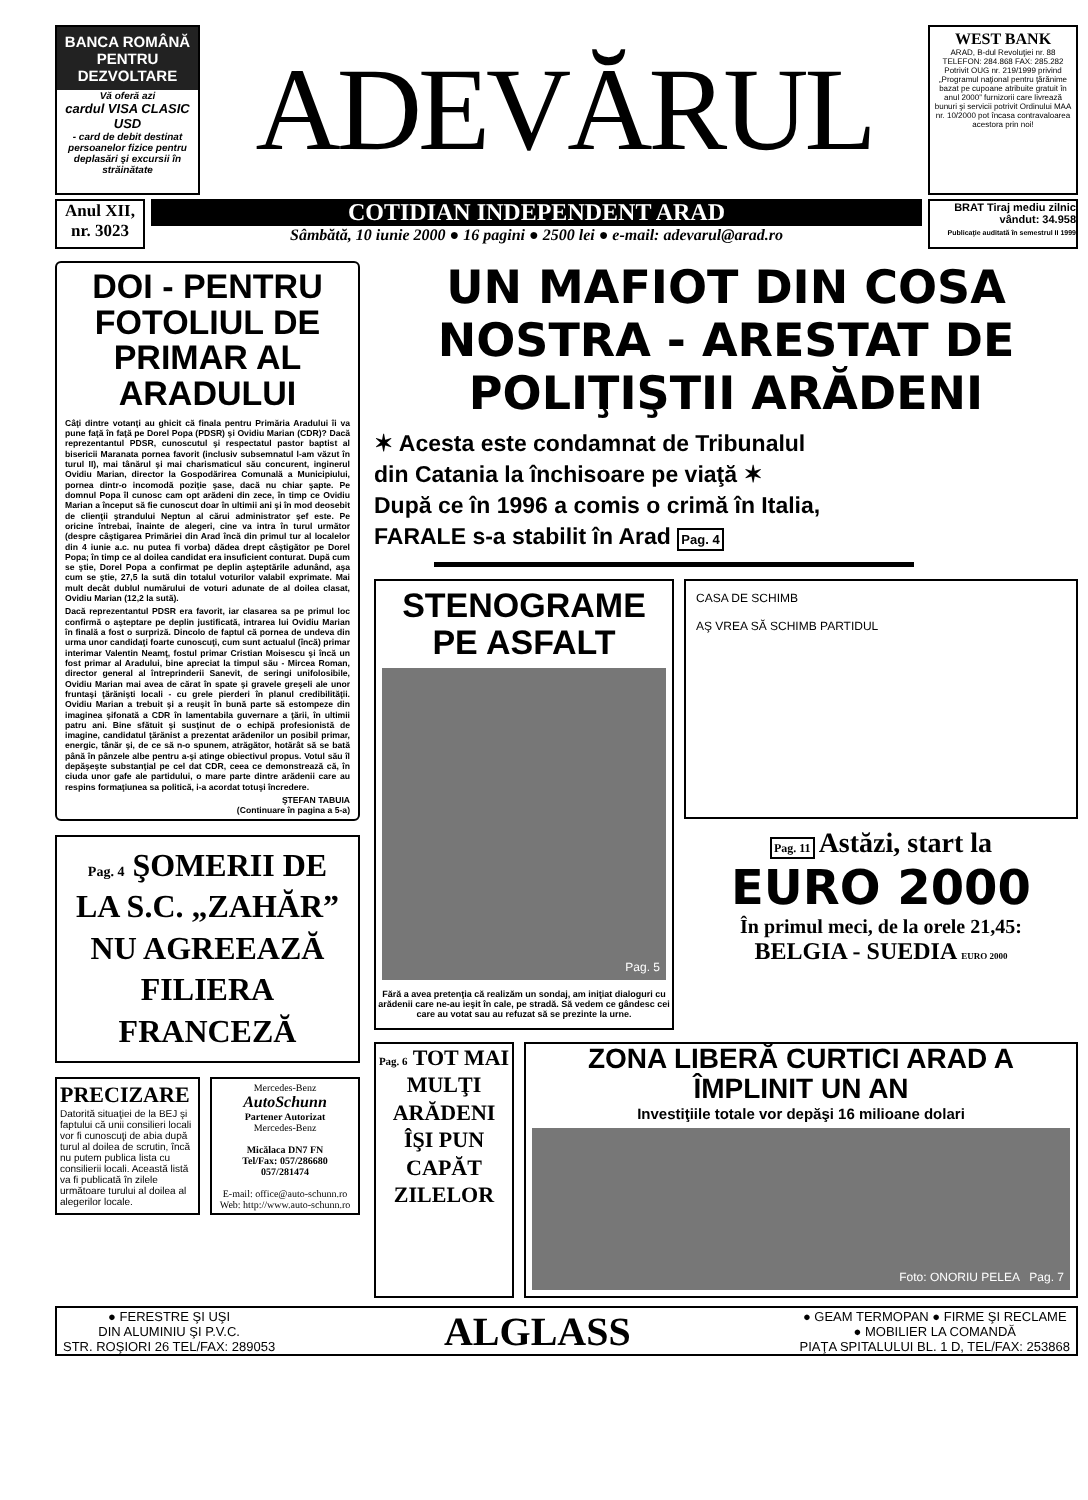BANCA ROMÂNĂ PENTRU DEZVOLTARE
Vă oferă azi
cardul VISA CLASIC USD
- card de debit destinat persoanelor fizice pentru deplasări şi excursii în străinătate
ADEVĂRUL
WEST BANK
ARAD, B-dul Revoluţiei nr. 88
TELEFON: 284.868 FAX: 285.282
Potrivit OUG nr. 219/1999 privind „Programul naţional pentru ţărănime bazat pe cupoane atribuite gratuit în anul 2000” furnizorii care livrează bunuri şi servicii potrivit Ordinului MAA nr. 10/2000 pot încasa contravaloarea acestora prin noi!
Anul XII,
nr. 3023
COTIDIAN INDEPENDENT ARAD
Sâmbătă, 10 iunie 2000 ● 16 pagini ● 2500 lei ● e-mail: adevarul@arad.ro
BRAT Tiraj mediu zilnic vândut: 34.958
Publicaţie auditată în semestrul II 1999
DOI - PENTRU FOTOLIUL DE PRIMAR AL ARADULUI
Câţi dintre votanţi au ghicit că finala pentru Primăria Aradului îi va pune faţă în faţă pe Dorel Popa (PDSR) şi Ovidiu Marian (CDR)? Dacă reprezentantul PDSR, cunoscutul şi respectatul pastor baptist al bisericii Maranata pornea favorit (inclusiv subsemnatul l-am văzut în turul II), mai tânărul şi mai charismaticul său concurent, inginerul Ovidiu Marian, director la Gospodărirea Comunală a Municipiului, pornea dintr-o incomodă poziţie şase, dacă nu chiar şapte. Pe domnul Popa îl cunosc cam opt arădeni din zece, în timp ce Ovidiu Marian a început să fie cunoscut doar în ultimii ani şi în mod deosebit de clienţii ştrandului Neptun al cărui administrator şef este. Pe oricine întrebai, înainte de alegeri, cine va intra în turul următor (despre câştigarea Primăriei din Arad încă din primul tur al localelor din 4 iunie a.c. nu putea fi vorba) dădea drept câştigător pe Dorel Popa; în timp ce al doilea candidat era insuficient conturat. După cum se ştie, Dorel Popa a confirmat pe deplin aşteptările adunând, aşa cum se ştie, 27,5 la sută din totalul voturilor valabil exprimate. Mai mult decât dublul numărului de voturi adunate de al doilea clasat, Ovidiu Marian (12,2 la sută).
Dacă reprezentantul PDSR era favorit, iar clasarea sa pe primul loc confirmă o aşteptare pe deplin justificată, intrarea lui Ovidiu Marian în finală a fost o surpriză. Dincolo de faptul că pornea de undeva din urma unor candidaţi foarte cunoscuţi, cum sunt actualul (încă) primar interimar Valentin Neamţ, fostul primar Cristian Moisescu şi încă un fost primar al Aradului, bine apreciat la timpul său - Mircea Roman, director general al întreprinderii Sanevit, de seringi unifolosibile, Ovidiu Marian mai avea de cărat în spate şi gravele greşeli ale unor fruntaşi ţărănişti locali - cu grele pierderi în planul credibilităţii. Ovidiu Marian a trebuit şi a reuşit în bună parte să estompeze din imaginea şifonată a CDR în lamentabila guvernare a ţării, în ultimii patru ani. Bine sfătuit şi susţinut de o echipă profesionistă de imagine, candidatul ţărănist a prezentat arădenilor un posibil primar, energic, tânăr şi, de ce să n-o spunem, atrăgător, hotărât să se bată până în pânzele albe pentru a-şi atinge obiectivul propus. Votul său îl depăşeşte substanţial pe cel dat CDR, ceea ce demonstrează că, în ciuda unor gafe ale partidului, o mare parte dintre arădenii care au respins formaţiunea sa politică, i-a acordat totuşi încredere.
ŞTEFAN TABUIA
(Continuare în pagina a 5-a)
Pag. 4 ŞOMERII DE LA S.C. „ZAHĂR” NU AGREEAZĂ FILIERA FRANCEZĂ
PRECIZARE
Datorită situaţiei de la BEJ şi faptului că unii consilieri locali vor fi cunoscuţi de abia după turul al doilea de scrutin, încă nu putem publica lista cu consilierii locali. Această listă va fi publicată în zilele următoare turului al doilea al alegerilor locale.
Mercedes-Benz
AutoSchunn
Partener Autorizat
Mercedes-Benz
Micălaca DN7 FN
Tel/Fax: 057/286680
057/281474
E-mail: office@auto-schunn.ro
Web: http://www.auto-schunn.ro
UN MAFIOT DIN COSA NOSTRA - ARESTAT DE POLIŢIŞTII ARĂDENI
✶ Acesta este condamnat de Tribunalul din Catania la închisoare pe viaţă ✶ După ce în 1996 a comis o crimă în Italia, FARALE s-a stabilit în Arad Pag. 4
STENOGRAME PE ASFALT
Pag. 5
Fără a avea pretenţia că realizăm un sondaj, am iniţiat dialoguri cu arădenii care ne-au ieşit în cale, pe stradă. Să vedem ce gândesc cei care au votat sau au refuzat să se prezinte la urne.
CASA DE SCHIMB
AŞ VREA SĂ SCHIMB PARTIDUL
Pag. 11 Astăzi, start la
EURO 2000
În primul meci, de la orele 21,45:
BELGIA - SUEDIA EURO 2000
Pag. 6 TOT MAI MULŢI ARĂDENI ÎŞI PUN CAPĂT ZILELOR
ZONA LIBERĂ CURTICI ARAD A ÎMPLINIT UN AN
Investiţiile totale vor depăşi 16 milioane dolari
Foto: ONORIU PELEA Pag. 7
● FERESTRE ŞI UŞI
DIN ALUMINIU ŞI P.V.C.
STR. ROŞIORI 26 TEL/FAX: 289053
ALGLASS
● GEAM TERMOPAN ● FIRME ŞI RECLAME
● MOBILIER LA COMANDĂ
PIAŢA SPITALULUI BL. 1 D, TEL/FAX: 253868